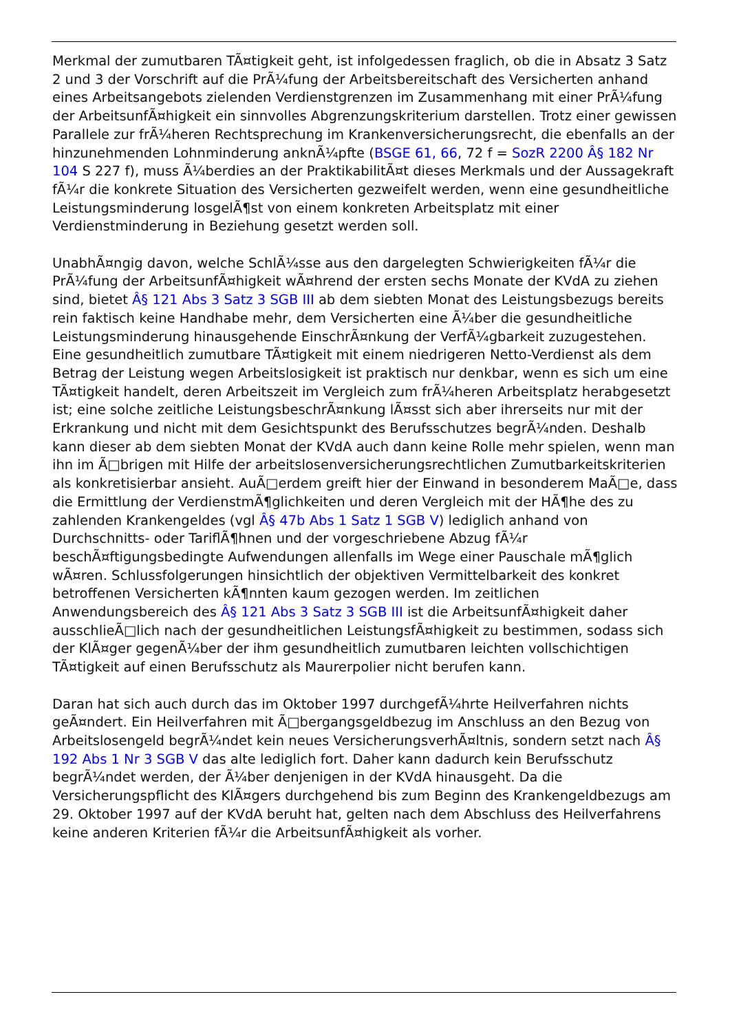Merkmal der zumutbaren TÃ¤tigkeit geht, ist infolgedessen fraglich, ob die in Absatz 3 Satz 2 und 3 der Vorschrift auf die PrÃ¼fung der Arbeitsbereitschaft des Versicherten anhand eines Arbeitsangebots zielenden Verdienstgrenzen im Zusammenhang mit einer PrÃ¼fung der ArbeitsunfÃ¤higkeit ein sinnvolles Abgrenzungskriterium darstellen. Trotz einer gewissen Parallele zur frÃ¼heren Rechtsprechung im Krankenversicherungsrecht, die ebenfalls an der hinzunehmenden Lohnminderung anknÃ¼pfte (BSGE 61, 66, 72 f = SozR 2200 Â§ 182 Nr 104 S 227 f), muss Ã¼berdies an der PraktikabilitÃ¤t dieses Merkmals und der Aussagekraft fÃ¼r die konkrete Situation des Versicherten gezweifelt werden, wenn eine gesundheitliche Leistungsminderung losgelÃ¶st von einem konkreten Arbeitsplatz mit einer Verdienstminderung in Beziehung gesetzt werden soll.
UnabhÃ¤ngig davon, welche SchlÃ¼sse aus den dargelegten Schwierigkeiten fÃ¼r die PrÃ¼fung der ArbeitsunfÃ¤higkeit wÃ¤hrend der ersten sechs Monate der KVdA zu ziehen sind, bietet Â§ 121 Abs 3 Satz 3 SGB III ab dem siebten Monat des Leistungsbezugs bereits rein faktisch keine Handhabe mehr, dem Versicherten eine Ã¼ber die gesundheitliche Leistungsminderung hinausgehende EinschrÃ¤nkung der VerfÃ¼gbarkeit zuzugestehen. Eine gesundheitlich zumutbare TÃ¤tigkeit mit einem niedrigeren Netto-Verdienst als dem Betrag der Leistung wegen Arbeitslosigkeit ist praktisch nur denkbar, wenn es sich um eine TÃ¤tigkeit handelt, deren Arbeitszeit im Vergleich zum frÃ¼heren Arbeitsplatz herabgesetzt ist; eine solche zeitliche LeistungsbeschrÃ¤nkung lÃ¤sst sich aber ihrerseits nur mit der Erkrankung und nicht mit dem Gesichtspunkt des Berufsschutzes begrÃ¼nden. Deshalb kann dieser ab dem siebten Monat der KVdA auch dann keine Rolle mehr spielen, wenn man ihn im Ã□brigen mit Hilfe der arbeitslosenversicherungsrechtlichen Zumutbarkeitskriterien als konkretisierbar ansieht. AuÃ□erdem greift hier der Einwand in besonderem MaÃ□e, dass die Ermittlung der VerdienstmÃ¶glichkeiten und deren Vergleich mit der HÃ¶he des zu zahlenden Krankengeldes (vgl Â§ 47b Abs 1 Satz 1 SGB V) lediglich anhand von Durchschnitts- oder TariflÃ¶hnen und der vorgeschriebene Abzug fÃ¼r beschÃ¤ftigungsbedingte Aufwendungen allenfalls im Wege einer Pauschale mÃ¶glich wÃ¤ren. Schlussfolgerungen hinsichtlich der objektiven Vermittelbarkeit des konkret betroffenen Versicherten kÃ¶nnten kaum gezogen werden. Im zeitlichen Anwendungsbereich des Â§ 121 Abs 3 Satz 3 SGB III ist die ArbeitsunfÃ¤higkeit daher ausschlieÃ□lich nach der gesundheitlichen LeistungsfÃ¤higkeit zu bestimmen, sodass sich der KlÃ¤ger gegenÃ¼ber der ihm gesundheitlich zumutbaren leichten vollschichtigen TÃ¤tigkeit auf einen Berufsschutz als Maurerpolier nicht berufen kann.
Daran hat sich auch durch das im Oktober 1997 durchgefÃ¼hrte Heilverfahren nichts geÃ¤ndert. Ein Heilverfahren mit Ã□bergangsgeldbezug im Anschluss an den Bezug von Arbeitslosengeld begrÃ¼ndet kein neues VersicherungsverhÃ¤ltnis, sondern setzt nach Â§ 192 Abs 1 Nr 3 SGB V das alte lediglich fort. Daher kann dadurch kein Berufsschutz begrÃ¼ndet werden, der Ã¼ber denjenigen in der KVdA hinausgeht. Da die Versicherungspflicht des KlÃ¤gers durchgehend bis zum Beginn des Krankengeldbezugs am 29. Oktober 1997 auf der KVdA beruht hat, gelten nach dem Abschluss des Heilverfahrens keine anderen Kriterien fÃ¼r die ArbeitsunfÃ¤higkeit als vorher.